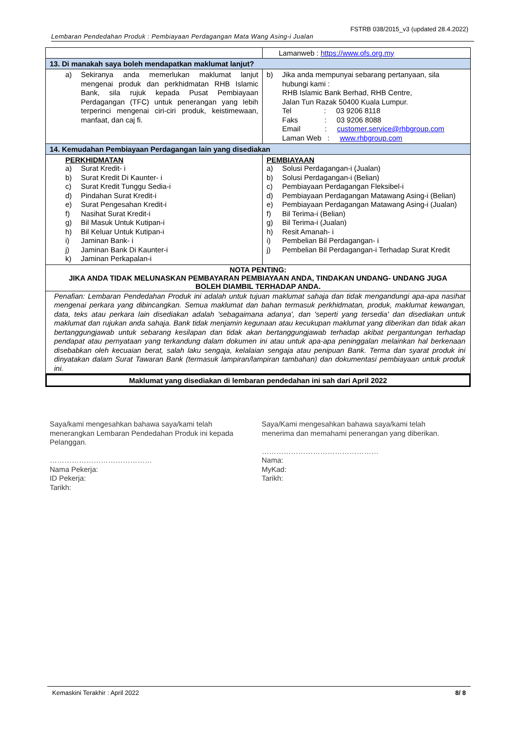FSTRB 038/2015_v3 (updated 28.4.2022)
Lembaran Pendedahan Produk : Pembiayaan Perdagangan Mata Wang Asing-i Jualan
| | Lamanweb : https://www.ofs.org.my |
| 13. Di manakah saya boleh mendapatkan maklumat lanjut? | |
| a) Sekiranya anda memerlukan maklumat lanjut mengenai produk dan perkhidmatan RHB Islamic Bank, sila rujuk kepada Pusat Pembiayaan Perdagangan (TFC) untuk penerangan yang lebih terperinci mengenai ciri-ciri produk, keistimewaan, manfaat, dan caj fi. | b) Jika anda mempunyai sebarang pertanyaan, sila hubungi kami : RHB Islamic Bank Berhad, RHB Centre, Jalan Tun Razak 50400 Kuala Lumpur. Tel : 03 9206 8118 Faks : 03 9206 8088 Email : customer.service@rhbgroup.com Laman Web : www.rhbgroup.com |
| 14. Kemudahan Pembiayaan Perdagangan lain yang disediakan | |
| PERKHIDMATAN a) Surat Kredit- i b) Surat Kredit Di Kaunter- i c) Surat Kredit Tunggu Sedia-i d) Pindahan Surat Kredit-i e) Surat Pengesahan Kredit-i f) Nasihat Surat Kredit-i g) Bil Masuk Untuk Kutipan-i h) Bil Keluar Untuk Kutipan-i i) Jaminan Bank- i j) Jaminan Bank Di Kaunter-i k) Jaminan Perkapalan-i | PEMBIAYAAN a) Solusi Perdagangan-i (Jualan) b) Solusi Perdagangan-i (Belian) c) Pembiayaan Perdagangan Fleksibel-i d) Pembiayaan Perdagangan Matawang Asing-i (Belian) e) Pembiayaan Perdagangan Matawang Asing-i (Jualan) f) Bil Terima-i (Belian) g) Bil Terima-i (Jualan) h) Resit Amanah- i i) Pembelian Bil Perdagangan- i j) Pembelian Bil Perdagangan-i Terhadap Surat Kredit |
NOTA PENTING:
JIKA ANDA TIDAK MELUNASKAN PEMBAYARAN PEMBIAYAAN ANDA, TINDAKAN UNDANG- UNDANG JUGA BOLEH DIAMBIL TERHADAP ANDA.
Penafian: Lembaran Pendedahan Produk ini adalah untuk tujuan maklumat sahaja dan tidak mengandungi apa-apa nasihat mengenai perkara yang dibincangkan. Semua maklumat dan bahan termasuk perkhidmatan, produk, maklumat kewangan, data, teks atau perkara lain disediakan adalah 'sebagaimana adanya', dan 'seperti yang tersedia' dan disediakan untuk maklumat dan rujukan anda sahaja. Bank tidak menjamin kegunaan atau kecukupan maklumat yang diberikan dan tidak akan bertanggungjawab untuk sebarang kesilapan dan tidak akan bertanggungjawab terhadap akibat pergantungan terhadap pendapat atau pernyataan yang terkandung dalam dokumen ini atau untuk apa-apa peninggalan melainkan hal berkenaan disebabkan oleh kecuaian berat, salah laku sengaja, kelalaian sengaja atau penipuan Bank. Terma dan syarat produk ini dinyatakan dalam Surat Tawaran Bank (termasuk lampiran/lampiran tambahan) dan dokumentasi pembiayaan untuk produk ini.
Maklumat yang disediakan di lembaran pendedahan ini sah dari April 2022
Saya/kami mengesahkan bahawa saya/kami telah menerangkan Lembaran Pendedahan Produk ini kepada Pelanggan.
……………………………………
Nama Pekerja:
ID Pekerja:
Tarikh:
Saya/Kami mengesahkan bahawa saya/kami telah menerima dan memahami penerangan yang diberikan.
…………………………………………
Nama:
MyKad:
Tarikh:
Kemaskini Terakhir : April 2022 8/ 8